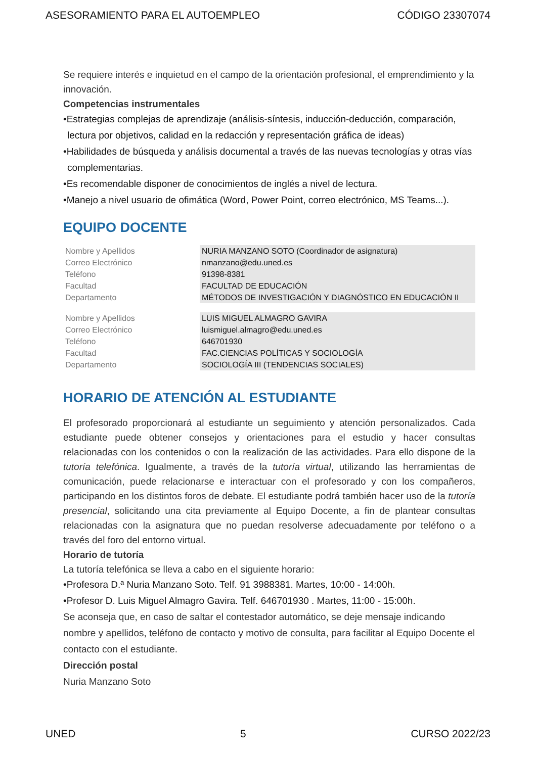ASESORAMIENTO PARA EL AUTOEMPLEO CÓDIGO 23307074
Se requiere interés e inquietud en el campo de la orientación profesional, el emprendimiento y la innovación.
Competencias instrumentales
•Estrategias complejas de aprendizaje (análisis-síntesis, inducción-deducción, comparación, lectura por objetivos, calidad en la redacción y representación gráfica de ideas)
•Habilidades de búsqueda y análisis documental a través de las nuevas tecnologías y otras vías complementarias.
•Es recomendable disponer de conocimientos de inglés a nivel de lectura.
•Manejo a nivel usuario de ofimática (Word, Power Point, correo electrónico, MS Teams...).
EQUIPO DOCENTE
| Nombre y Apellidos | NURIA MANZANO SOTO (Coordinador de asignatura) |
| Correo Electrónico | nmanzano@edu.uned.es |
| Teléfono | 91398-8381 |
| Facultad | FACULTAD DE EDUCACIÓN |
| Departamento | MÉTODOS DE INVESTIGACIÓN Y DIAGNÓSTICO EN EDUCACIÓN II |
| Nombre y Apellidos | LUIS MIGUEL ALMAGRO GAVIRA |
| Correo Electrónico | luismiguel.almagro@edu.uned.es |
| Teléfono | 646701930 |
| Facultad | FAC.CIENCIAS POLÍTICAS Y SOCIOLOGÍA |
| Departamento | SOCIOLOGÍA III (TENDENCIAS SOCIALES) |
HORARIO DE ATENCIÓN AL ESTUDIANTE
El profesorado proporcionará al estudiante un seguimiento y atención personalizados. Cada estudiante puede obtener consejos y orientaciones para el estudio y hacer consultas relacionadas con los contenidos o con la realización de las actividades. Para ello dispone de la tutoría telefónica. Igualmente, a través de la tutoría virtual, utilizando las herramientas de comunicación, puede relacionarse e interactuar con el profesorado y con los compañeros, participando en los distintos foros de debate. El estudiante podrá también hacer uso de la tutoría presencial, solicitando una cita previamente al Equipo Docente, a fin de plantear consultas relacionadas con la asignatura que no puedan resolverse adecuadamente por teléfono o a través del foro del entorno virtual.
Horario de tutoría
La tutoría telefónica se lleva a cabo en el siguiente horario:
•Profesora D.ª Nuria Manzano Soto. Telf. 91 3988381. Martes, 10:00 - 14:00h.
•Profesor D. Luis Miguel Almagro Gavira. Telf. 646701930 . Martes, 11:00 - 15:00h.
Se aconseja que, en caso de saltar el contestador automático, se deje mensaje indicando nombre y apellidos, teléfono de contacto y motivo de consulta, para facilitar al Equipo Docente el contacto con el estudiante.
Dirección postal
Nuria Manzano Soto
UNED 5 CURSO 2022/23